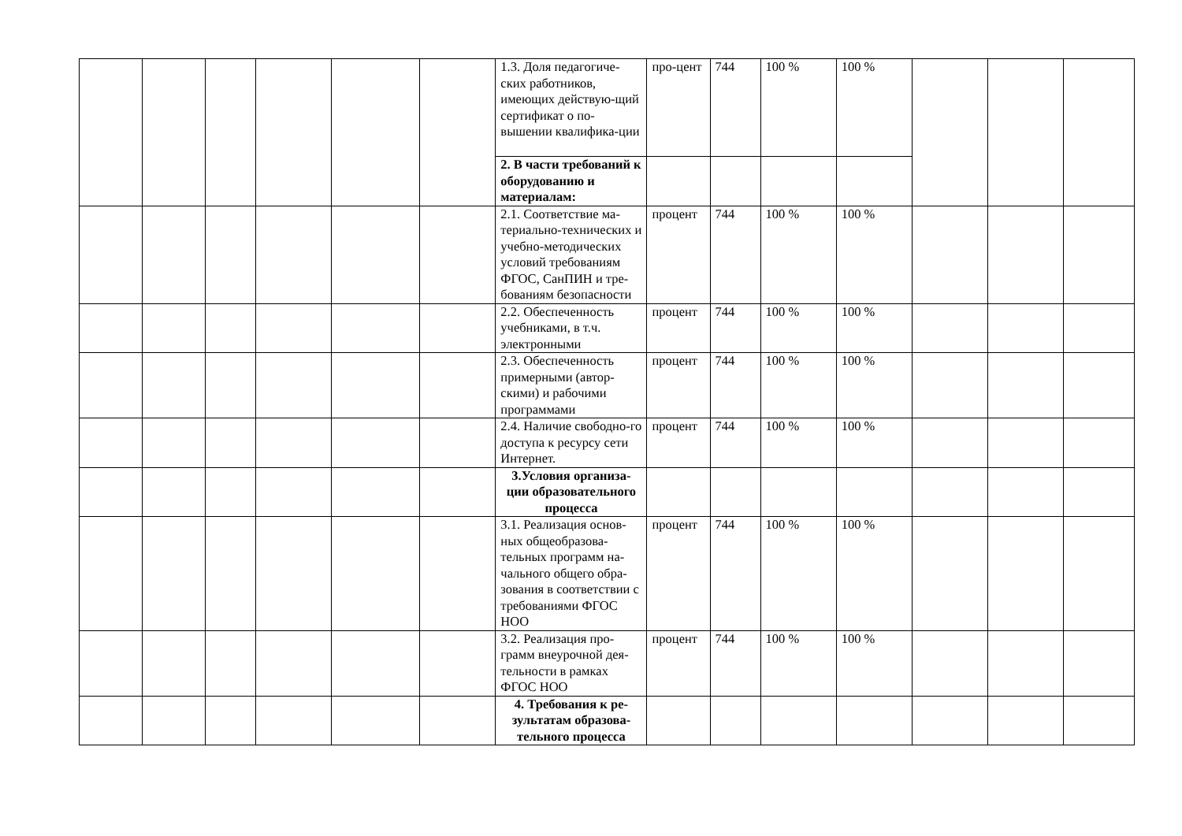| | | | | | | 1.3. Доля педагогиче-ских работников, имеющих действую-щий сертификат о по-вышении квалифика-ции | про-цент | 744 | 100 % | 100 % | | | |
| | | | | | | 2. В части требований к оборудованию и материалам: | | | | | | | |
| | | | | | | 2.1. Соответствие ма-териально-технических и учебно-методических условий требованиям ФГОС, СанПИН и тре-бованиям безопасности | процент | 744 | 100 % | 100 % | | | |
| | | | | | | 2.2. Обеспеченность учебниками, в т.ч. электронными | процент | 744 | 100 % | 100 % | | | |
| | | | | | | 2.3. Обеспеченность примерными (автор-скими) и рабочими программами | процент | 744 | 100 % | 100 % | | | |
| | | | | | | 2.4. Наличие свободно-го доступа к ресурсу сети Интернет. | процент | 744 | 100 % | 100 % | | | |
| | | | | | | 3.Условия организа-ции образовательного процесса | | | | | | | |
| | | | | | | 3.1. Реализация основ-ных общеобразова-тельных программ на-чального общего обра-зования в соответствии с требованиями ФГОС НОО | процент | 744 | 100 % | 100 % | | | |
| | | | | | | 3.2. Реализация про-грамм внеурочной дея-тельности в рамках ФГОС НОО | процент | 744 | 100 % | 100 % | | | |
| | | | | | | 4. Требования к ре-зультатам образова-тельного процесса | | | | | | | |